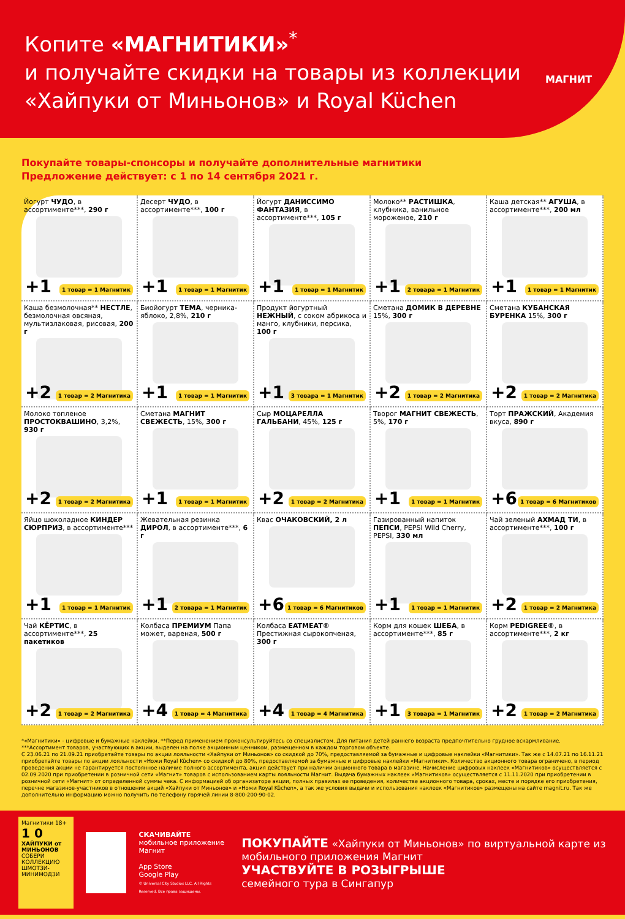Копите «МАГНИТИКИ»<sup>*</sup>
и получайте скидки на товары из коллекции
«Хайпуки от Миньонов» и Royal Küchen
МАГНИТ
Покупайте товары-спонсоры и получайте дополнительные магнитики
Предложение действует: с 1 по 14 сентября 2021 г.
Йогурт ЧУДО, в ассортименте***, 290 г
+1 1 товар = 1 Магнитик
Десерт ЧУДО, в ассортименте***, 100 г
+1 1 товар = 1 Магнитик
Йогурт ДАНИССИМО ФАНТАЗИЯ, в ассортименте***, 105 г
+1 1 товар = 1 Магнитик
Молоко** РАСТИШКА, клубника, ванильное мороженое, 210 г
+1 2 товара = 1 Магнитик
Каша детская** АГУША, в ассортименте***, 200 мл
+1 1 товар = 1 Магнитик
Каша безмолочная** НЕСТЛЕ, безмолочная овсяная, мультизлаковая, рисовая, 200 г
+2 1 товар = 2 Магнитика
Биойогурт ТЕМА, черника-яблоко, 2,8%, 210 г
+1 1 товар = 1 Магнитик
Продукт йогуртный НЕЖНЫЙ, с соком абрикоса и манго, клубники, персика, 100 г
+1 3 товара = 1 Магнитик
Сметана ДОМИК В ДЕРЕВНЕ 15%, 300 г
+2 1 товар = 2 Магнитика
Сметана КУБАНСКАЯ БУРЕНКА 15%, 300 г
+2 1 товар = 2 Магнитика
Молоко топленое ПРОСТОКВАШИНО, 3,2%, 930 г
+2 1 товар = 2 Магнитика
Сметана МАГНИТ СВЕЖЕСТЬ, 15%, 300 г
+1 1 товар = 1 Магнитик
Сыр МОЦАРЕЛЛА ГАЛЬБАНИ, 45%, 125 г
+2 1 товар = 2 Магнитика
Творог МАГНИТ СВЕЖЕСТЬ, 5%, 170 г
+1 1 товар = 1 Магнитик
Торт ПРАЖСКИЙ, Академия вкуса, 890 г
+6 1 товар = 6 Магнитиков
Яйцо шоколадное КИНДЕР СЮРПРИЗ, в ассортименте***
+1 1 товар = 1 Магнитик
Жевательная резинка ДИРОЛ, в ассортименте***, 6 г
+1 2 товара = 1 Магнитик
Квас ОЧАКОВСКИЙ, 2 л
+6 1 товар = 6 Магнитиков
Газированный напиток ПЕПСИ, PEPSI Wild Cherry, PEPSI, 330 мл
+1 1 товар = 1 Магнитик
Чай зеленый АХМАД ТИ, в ассортименте***, 100 г
+2 1 товар = 2 Магнитика
Чай КЁРТИС, в ассортименте***, 25 пакетиков
+2 1 товар = 2 Магнитика
Колбаса ПРЕМИУМ Папа может, вареная, 500 г
+4 1 товар = 4 Магнитика
Колбаса EATMEAT® Престижная сырокопченая, 300 г
+4 1 товар = 4 Магнитика
Корм для кошек ШЕБА, в ассортименте***, 85 г
+1 3 товара = 1 Магнитик
Корм PEDIGREE®, в ассортименте***, 2 кг
+2 1 товар = 2 Магнитика
*«Магнитики» - цифровые и бумажные наклейки. **Перед применением проконсультируйтесь со специалистом. Для питания детей раннего возраста предпочтительно грудное вскармливание.
***Ассортимент товаров, участвующих в акции, выделен на полке акционным ценником, размещенном в каждом торговом объекте.
С 23.06.21 по 21.09.21 приобретайте товары по акции лояльности «Хайпуки от Миньонов» со скидкой до 70%, предоставляемой за бумажные и цифровые наклейки «Магнитики». Так же с 14.07.21 по 16.11.21 приобретайте товары по акции лояльности «Ножи Royal Küchen» со скидкой до 80%, предоставляемой за бумажные и цифровые наклейки «Магнитики». Количество акционного товара ограничено, в период проведения акции не гарантируется постоянное наличие полного ассортимента, акция действует при наличии акционного товара в магазине. Начисление цифровых наклеек «Магнитиков» осуществляется с 02.09.2020 при приобретении в розничной сети «Магнит» товаров с использованием карты лояльности Магнит. Выдача бумажных наклеек «Магнитиков» осуществляется с 11.11.2020 при приобретении в розничной сети «Магнит» от определенной суммы чека. С информацией об организаторе акции, полных правилах ее проведения, количестве акционного товара, сроках, месте и порядке его приобретения, перечне магазинов-участников в отношении акций «Хайпуки от Миньонов» и «Ножи Royal Küchen», а так же условия выдачи и использования наклеек «Магнитиков» размещены на сайте magnit.ru. Так же дополнительно информацию можно получить по телефону горячей линии 8-800-200-90-02.
Магнитики 18+
1 0
ХАЙПУКИ от МИНЬОНОВ
СОБЕРИ КОЛЛЕКЦИЮ ШМОТЗИ-МИНИМОДЗИ
СКАЧИВАЙТЕ
мобильное приложение Магнит
App Store
Google Play
© Universal City Studios LLC. All Rights Reserved. Все права защищены.
ПОКУПАЙТЕ «Хайпуки от Миньонов» по виртуальной карте из мобильного приложения Магнит
УЧАСТВУЙТЕ В РОЗЫГРЫШЕ
семейного тура в Сингапур